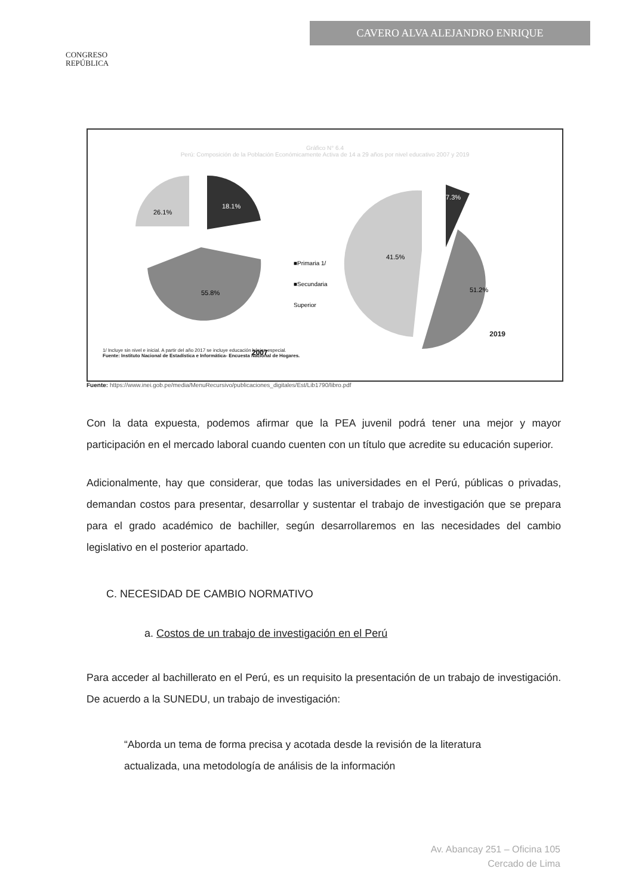CONGRESO
REPÚBLICA
CAVERO ALVA ALEJANDRO ENRIQUE
Gráfico N° 6.4
Perú: Composición de la Población Económicamente Activa de 14 a 29 años por nivel educativo 2007 y 2019
18.1%
26.1%
55.8%
■Primaria 1/
■Secundaria
Superior
7.3%
41.5%
51.2%
2007
2019
1/ Incluye sin nivel e inicial. A partir del año 2017 se incluye educación básica especial.
Fuente: Instituto Nacional de Estadística e Informática- Encuesta Nacional de Hogares.
Fuente: https://www.inei.gob.pe/media/MenuRecursivo/publicaciones_digitales/Est/Lib1790/libro.pdf
Con la data expuesta, podemos afirmar que la PEA juvenil podrá tener una mejor y mayor participación en el mercado laboral cuando cuenten con un título que acredite su educación superior.
Adicionalmente, hay que considerar, que todas las universidades en el Perú, públicas o privadas, demandan costos para presentar, desarrollar y sustentar el trabajo de investigación que se prepara para el grado académico de bachiller, según desarrollaremos en las necesidades del cambio legislativo en el posterior apartado.
C. NECESIDAD DE CAMBIO NORMATIVO
a. Costos de un trabajo de investigación en el Perú
Para acceder al bachillerato en el Perú, es un requisito la presentación de un trabajo de investigación. De acuerdo a la SUNEDU, un trabajo de investigación:
“Aborda un tema de forma precisa y acotada desde la revisión de la literatura actualizada, una metodología de análisis de la información
Av. Abancay 251 – Oficina 105
Cercado de Lima